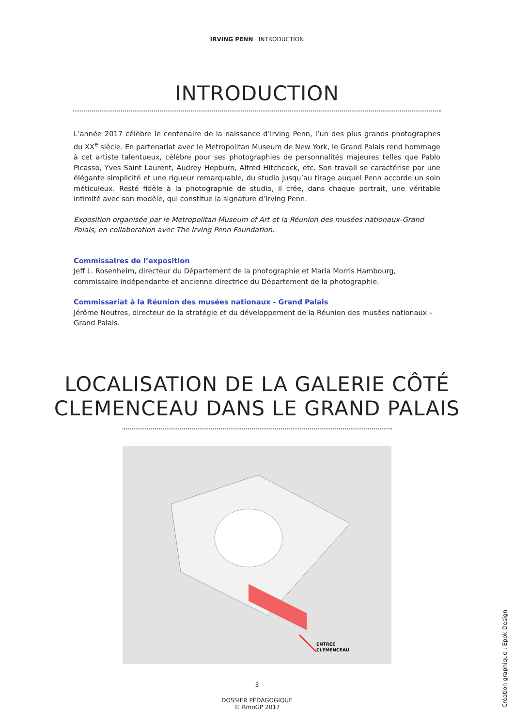IRVING PENN · INTRODUCTION
INTRODUCTION
L’année 2017 célèbre le centenaire de la naissance d’Irving Penn, l’un des plus grands photographes du XX<sup>e</sup> siècle. En partenariat avec le Metropolitan Museum de New York, le Grand Palais rend hommage à cet artiste talentueux, célèbre pour ses photographies de personnalités majeures telles que Pablo Picasso, Yves Saint Laurent, Audrey Hepburn, Alfred Hitchcock, etc. Son travail se caractérise par une élégante simplicité et une rigueur remarquable, du studio jusqu’au tirage auquel Penn accorde un soin méticuleux. Resté fidèle à la photographie de studio, il crée, dans chaque portrait, une véritable intimité avec son modèle, qui constitue la signature d’Irving Penn.
Exposition organisée par le Metropolitan Museum of Art et la Réunion des musées nationaux-Grand Palais, en collaboration avec The Irving Penn Foundation.
Commissaires de l’exposition
Jeff L. Rosenheim, directeur du Département de la photographie et Maria Morris Hambourg, commissaire indépendante et ancienne directrice du Département de la photographie.
Commissariat à la Réunion des musées nationaux - Grand Palais
Jérôme Neutres, directeur de la stratégie et du développement de la Réunion des musées nationaux – Grand Palais.
LOCALISATION DE LA GALERIE CÔTÉ
CLEMENCEAU DANS LE GRAND PALAIS
ENTRÉE
CLEMENCEAU
3
DOSSIER PÉDAGOGIQUE
© RmnGP 2017
Création graphique : Epok Design